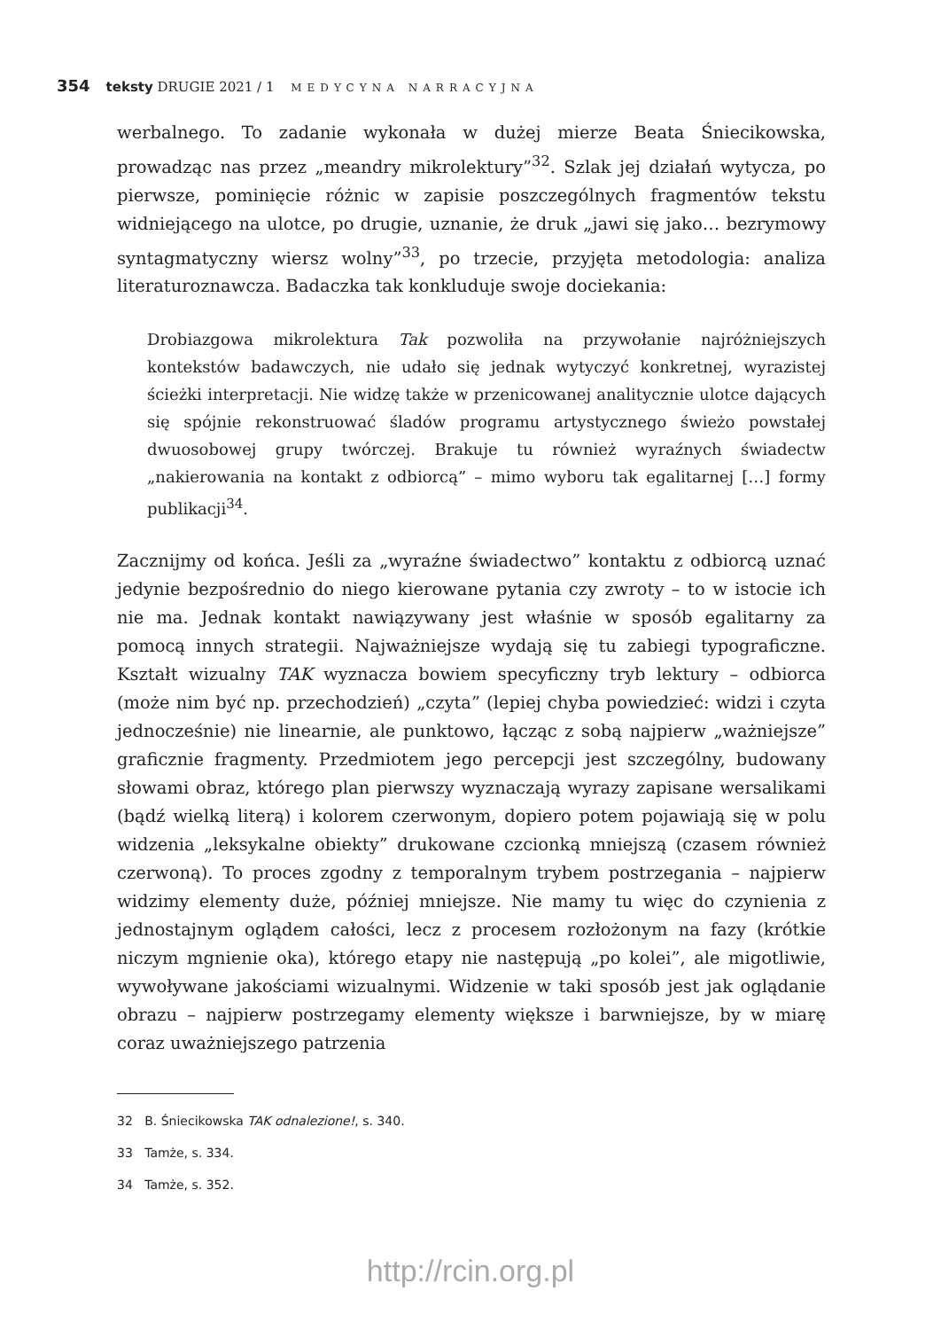354 teksty DRUGIE 2021 / 1 MEDYCYNA NARRACYJNA
werbalnego. To zadanie wykonała w dużej mierze Beata Śniecikowska, prowadząc nas przez „meandry mikrolektury”<sup>32</sup>. Szlak jej działań wytycza, po pierwsze, pominięcie różnic w zapisie poszczególnych fragmentów tekstu widniejącego na ulotce, po drugie, uznanie, że druk „jawi się jako… bezrymowy syntagmatyczny wiersz wolny”<sup>33</sup>, po trzecie, przyjęta metodologia: analiza literaturoznawcza. Badaczka tak konkluduje swoje dociekania:
Drobiazgowa mikrolektura Tak pozwoliła na przywołanie najróżniejszych kontekstów badawczych, nie udało się jednak wytyczyć konkretnej, wyrazistej ścieżki interpretacji. Nie widzę także w przenicowanej analitycznie ulotce dających się spójnie rekonstruować śladów programu artystycznego świeżo powstałej dwuosobowej grupy twórczej. Brakuje tu również wyraźnych świadectw „nakierowania na kontakt z odbiorcą” – mimo wyboru tak egalitarnej […] formy publikacji<sup>34</sup>.
Zacznijmy od końca. Jeśli za „wyraźne świadectwo” kontaktu z odbiorcą uznać jedynie bezpośrednio do niego kierowane pytania czy zwroty – to w istocie ich nie ma. Jednak kontakt nawiązywany jest właśnie w sposób egalitarny za pomocą innych strategii. Najważniejsze wydają się tu zabiegi typograficzne. Kształt wizualny TAK wyznacza bowiem specyficzny tryb lektury – odbiorca (może nim być np. przechodzień) „czyta” (lepiej chyba powiedzieć: widzi i czyta jednocześnie) nie linearnie, ale punktowo, łącząc z sobą najpierw „ważniejsze” graficznie fragmenty. Przedmiotem jego percepcji jest szczególny, budowany słowami obraz, którego plan pierwszy wyznaczają wyrazy zapisane wersalikami (bądź wielką literą) i kolorem czerwonym, dopiero potem pojawiają się w polu widzenia „leksykalne obiekty” drukowane czcionką mniejszą (czasem również czerwoną). To proces zgodny z temporalnym trybem postrzegania – najpierw widzimy elementy duże, później mniejsze. Nie mamy tu więc do czynienia z jednostajnym oglądem całości, lecz z procesem rozłożonym na fazy (krótkie niczym mgnienie oka), którego etapy nie następują „po kolei”, ale migotliwie, wywoływane jakościami wizualnymi. Widzenie w taki sposób jest jak oglądanie obrazu – najpierw postrzegamy elementy większe i barwniejsze, by w miarę coraz uważniejszego patrzenia
32 B. Śniecikowska TAK odnalezione!, s. 340.
33 Tamże, s. 334.
34 Tamże, s. 352.
http://rcin.org.pl